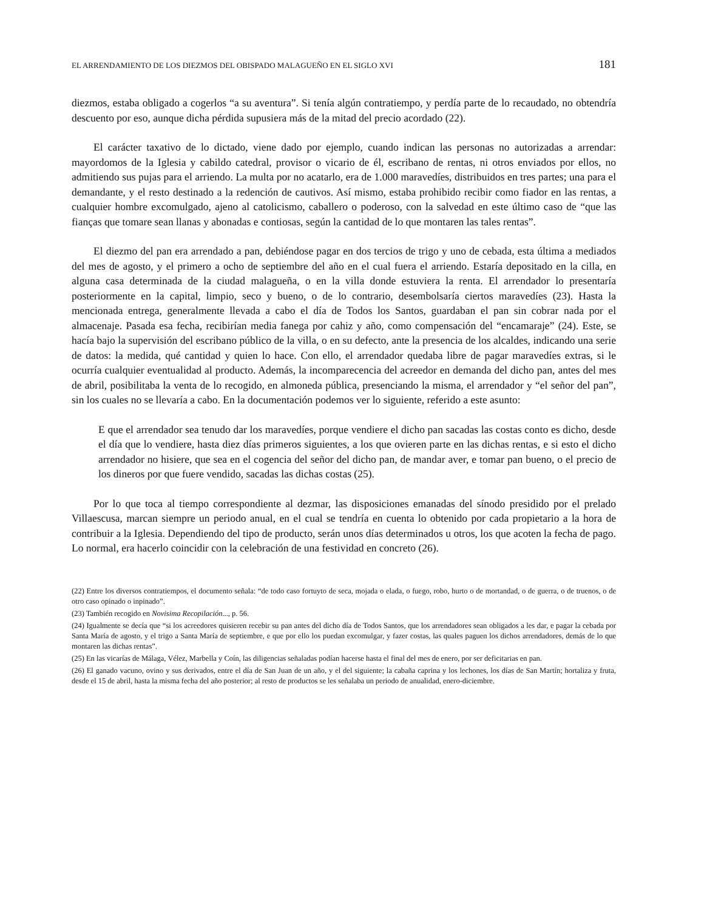EL ARRENDAMIENTO DE LOS DIEZMOS DEL OBISPADO MALAGUEÑO EN EL SIGLO XVI 181
diezmos, estaba obligado a cogerlos “a su aventura”. Si tenía algún contratiempo, y perdía parte de lo recaudado, no obtendría descuento por eso, aunque dicha pérdida supusiera más de la mitad del precio acordado (22).
El carácter taxativo de lo dictado, viene dado por ejemplo, cuando indican las personas no autorizadas a arrendar: mayordomos de la Iglesia y cabildo catedral, provisor o vicario de él, escribano de rentas, ni otros enviados por ellos, no admitiendo sus pujas para el arriendo. La multa por no acatarlo, era de 1.000 maravedíes, distribuidos en tres partes; una para el demandante, y el resto destinado a la redención de cautivos. Así mismo, estaba prohibido recibir como fiador en las rentas, a cualquier hombre excomulgado, ajeno al catolicismo, caballero o poderoso, con la salvedad en este último caso de “que las fianças que tomare sean llanas y abonadas e contiosas, según la cantidad de lo que montaren las tales rentas”.
El diezmo del pan era arrendado a pan, debiéndose pagar en dos tercios de trigo y uno de cebada, esta última a mediados del mes de agosto, y el primero a ocho de septiembre del año en el cual fuera el arriendo. Estaría depositado en la cilla, en alguna casa determinada de la ciudad malagueña, o en la villa donde estuviera la renta. El arrendador lo presentaría posteriormente en la capital, limpio, seco y bueno, o de lo contrario, desembolsaría ciertos maravedíes (23). Hasta la mencionada entrega, generalmente llevada a cabo el día de Todos los Santos, guardaban el pan sin cobrar nada por el almacenaje. Pasada esa fecha, recibirían media fanega por cahiz y año, como compensación del “encamaraje” (24). Este, se hacía bajo la supervisión del escribano público de la villa, o en su defecto, ante la presencia de los alcaldes, indicando una serie de datos: la medida, qué cantidad y quien lo hace. Con ello, el arrendador quedaba libre de pagar maravedíes extras, si le ocurría cualquier eventualidad al producto. Además, la incomparecencia del acreedor en demanda del dicho pan, antes del mes de abril, posibilitaba la venta de lo recogido, en almoneda pública, presenciando la misma, el arrendador y “el señor del pan”, sin los cuales no se llevaría a cabo. En la documentación podemos ver lo siguiente, referido a este asunto:
E que el arrendador sea tenudo dar los maravedíes, porque vendiere el dicho pan sacadas las costas conto es dicho, desde el día que lo vendiere, hasta diez días primeros siguientes, a los que ovieren parte en las dichas rentas, e si esto el dicho arrendador no hisiere, que sea en el cogencia del señor del dicho pan, de mandar aver, e tomar pan bueno, o el precio de los dineros por que fuere vendido, sacadas las dichas costas (25).
Por lo que toca al tiempo correspondiente al dezmar, las disposiciones emanadas del sínodo presidido por el prelado Villaescusa, marcan siempre un periodo anual, en el cual se tendría en cuenta lo obtenido por cada propietario a la hora de contribuir a la Iglesia. Dependiendo del tipo de producto, serán unos días determinados u otros, los que acoten la fecha de pago. Lo normal, era hacerlo coincidir con la celebración de una festividad en concreto (26).
(22) Entre los diversos contratiempos, el documento señala: “de todo caso fortuyto de seca, mojada o elada, o fuego, robo, hurto o de mortandad, o de guerra, o de truenos, o de otro caso opinado o inpinado”.
(23) También recogido en Novisima Recopilación..., p. 56.
(24) Igualmente se decía que “si los acreedores quisieren recebir su pan antes del dicho día de Todos Santos, que los arrendadores sean obligados a les dar, e pagar la cebada por Santa María de agosto, y el trigo a Santa María de septiembre, e que por ello los puedan excomulgar, y fazer costas, las quales paguen los dichos arrendadores, demás de lo que montaren las dichas rentas”.
(25) En las vicarías de Málaga, Vélez, Marbella y Coín, las diligencias señaladas podían hacerse hasta el final del mes de enero, por ser deficitarias en pan.
(26) El ganado vacuno, ovino y sus derivados, entre el día de San Juan de un año, y el del siguiente; la cabaña caprina y los lechones, los días de San Martín; hortaliza y fruta, desde el 15 de abril, hasta la misma fecha del año posterior; al resto de productos se les señalaba un periodo de anualidad, enero-diciembre.